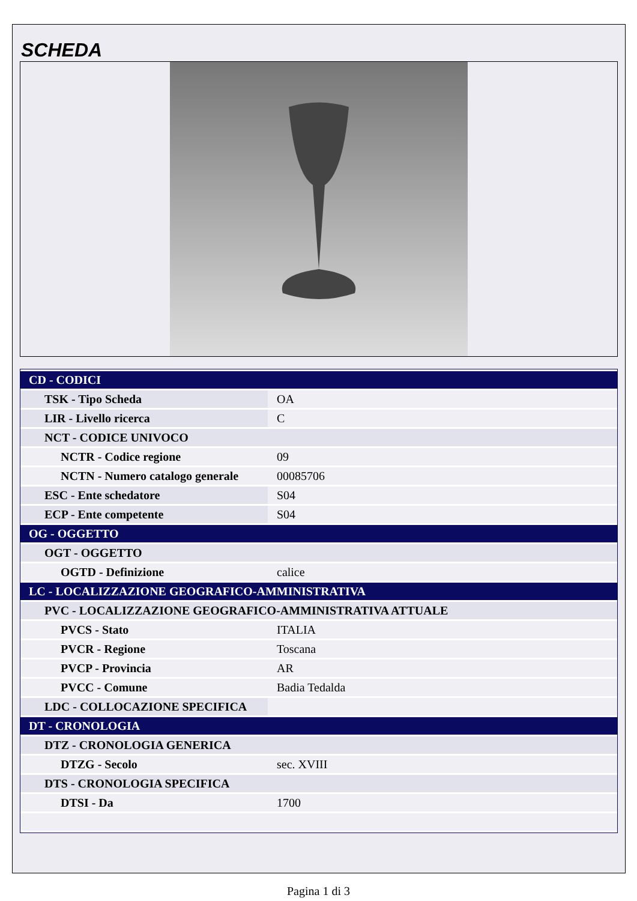SCHEDA
| CD - CODICI | |
| TSK - Tipo Scheda | OA |
| LIR - Livello ricerca | C |
| NCT - CODICE UNIVOCO | |
| NCTR - Codice regione | 09 |
| NCTN - Numero catalogo generale | 00085706 |
| ESC - Ente schedatore | S04 |
| ECP - Ente competente | S04 |
| OG - OGGETTO | |
| OGT - OGGETTO | |
| OGTD - Definizione | calice |
| LC - LOCALIZZAZIONE GEOGRAFICO-AMMINISTRATIVA | |
| PVC - LOCALIZZAZIONE GEOGRAFICO-AMMINISTRATIVA ATTUALE | |
| PVCS - Stato | ITALIA |
| PVCR - Regione | Toscana |
| PVCP - Provincia | AR |
| PVCC - Comune | Badia Tedalda |
| LDC - COLLOCAZIONE SPECIFICA | |
| DT - CRONOLOGIA | |
| DTZ - CRONOLOGIA GENERICA | |
| DTZG - Secolo | sec. XVIII |
| DTS - CRONOLOGIA SPECIFICA | |
| DTSI - Da | 1700 |
Pagina 1 di 3